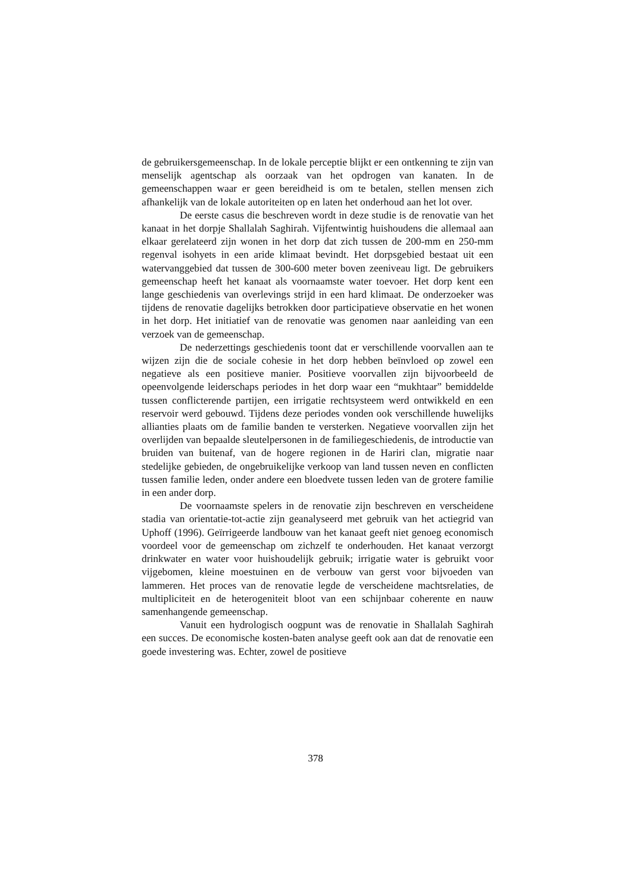de gebruikersgemeenschap. In de lokale perceptie blijkt er een ontkenning te zijn van menselijk agentschap als oorzaak van het opdrogen van kanaten. In de gemeenschappen waar er geen bereidheid is om te betalen, stellen mensen zich afhankelijk van de lokale autoriteiten op en laten het onderhoud aan het lot over.
De eerste casus die beschreven wordt in deze studie is de renovatie van het kanaat in het dorpje Shallalah Saghirah. Vijfentwintig huishoudens die allemaal aan elkaar gerelateerd zijn wonen in het dorp dat zich tussen de 200-mm en 250-mm regenval isohyets in een aride klimaat bevindt. Het dorpsgebied bestaat uit een watervanggebied dat tussen de 300-600 meter boven zeeniveau ligt. De gebruikers gemeenschap heeft het kanaat als voornaamste water toevoer. Het dorp kent een lange geschiedenis van overlevings strijd in een hard klimaat. De onderzoeker was tijdens de renovatie dagelijks betrokken door participatieve observatie en het wonen in het dorp. Het initiatief van de renovatie was genomen naar aanleiding van een verzoek van de gemeenschap.
De nederzettings geschiedenis toont dat er verschillende voorvallen aan te wijzen zijn die de sociale cohesie in het dorp hebben beïnvloed op zowel een negatieve als een positieve manier. Positieve voorvallen zijn bijvoorbeeld de opeenvolgende leiderschaps periodes in het dorp waar een “mukhtaar” bemiddelde tussen conflicterende partijen, een irrigatie rechtsysteem werd ontwikkeld en een reservoir werd gebouwd. Tijdens deze periodes vonden ook verschillende huwelijks allianties plaats om de familie banden te versterken. Negatieve voorvallen zijn het overlijden van bepaalde sleutelpersonen in de familiegeschiedenis, de introductie van bruiden van buitenaf, van de hogere regionen in de Hariri clan, migratie naar stedelijke gebieden, de ongebruikelijke verkoop van land tussen neven en conflicten tussen familie leden, onder andere een bloedvete tussen leden van de grotere familie in een ander dorp.
De voornaamste spelers in de renovatie zijn beschreven en verscheidene stadia van orientatie-tot-actie zijn geanalyseerd met gebruik van het actiegrid van Uphoff (1996). Geïrrigeerde landbouw van het kanaat geeft niet genoeg economisch voordeel voor de gemeenschap om zichzelf te onderhouden. Het kanaat verzorgt drinkwater en water voor huishoudelijk gebruik; irrigatie water is gebruikt voor vijgebomen, kleine moestuinen en de verbouw van gerst voor bijvoeden van lammeren. Het proces van de renovatie legde de verscheidene machtsrelaties, de multipliciteit en de heterogeniteit bloot van een schijnbaar coherente en nauw samenhangende gemeenschap.
Vanuit een hydrologisch oogpunt was de renovatie in Shallalah Saghirah een succes. De economische kosten-baten analyse geeft ook aan dat de renovatie een goede investering was. Echter, zowel de positieve
378